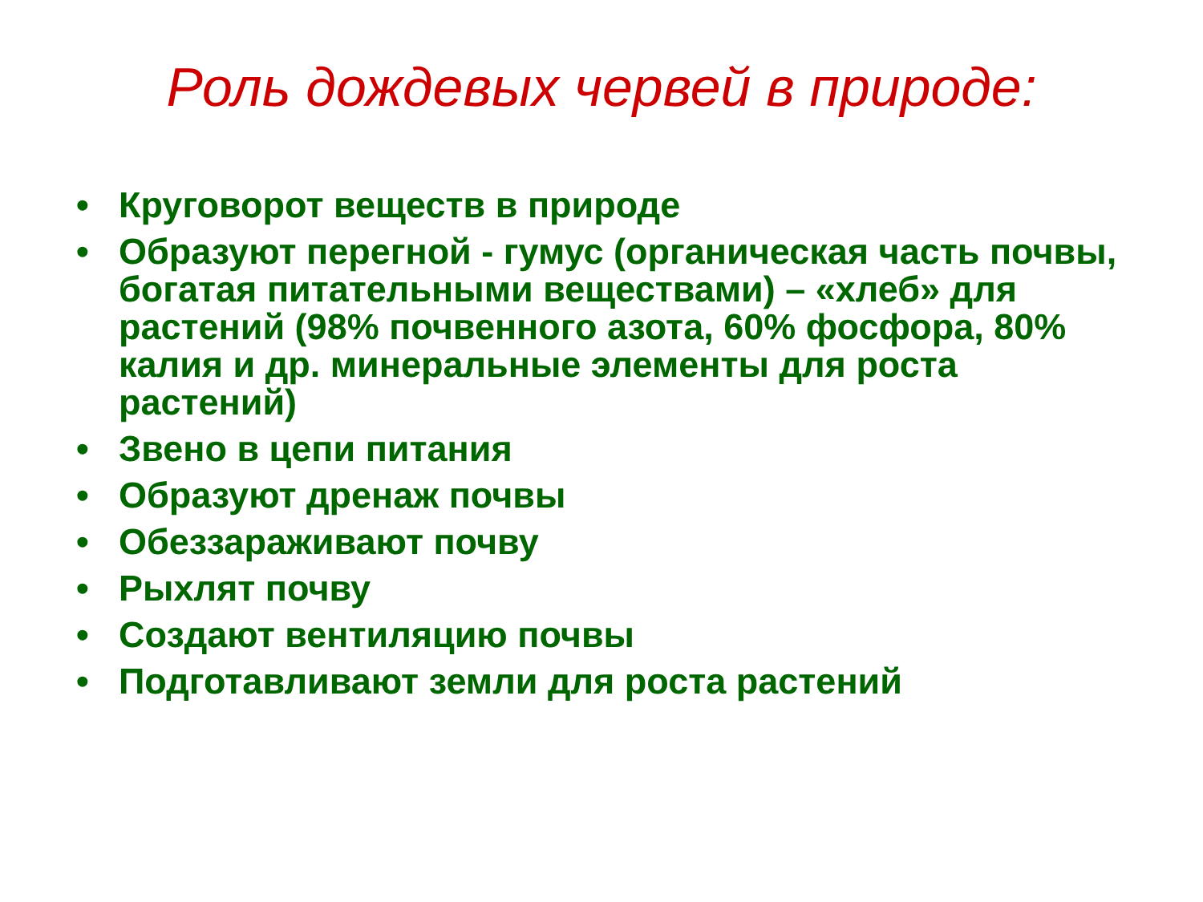Роль дождевых червей в природе:
• Круговорот веществ в природе
• Образуют перегной - гумус (органическая часть почвы, богатая питательными веществами) – «хлеб» для растений (98% почвенного азота, 60% фосфора, 80% калия и др. минеральные элементы для роста растений)
• Звено в цепи питания
• Образуют дренаж почвы
• Обеззараживают почву
• Рыхлят почву
• Создают вентиляцию почвы
• Подготавливают земли для роста растений